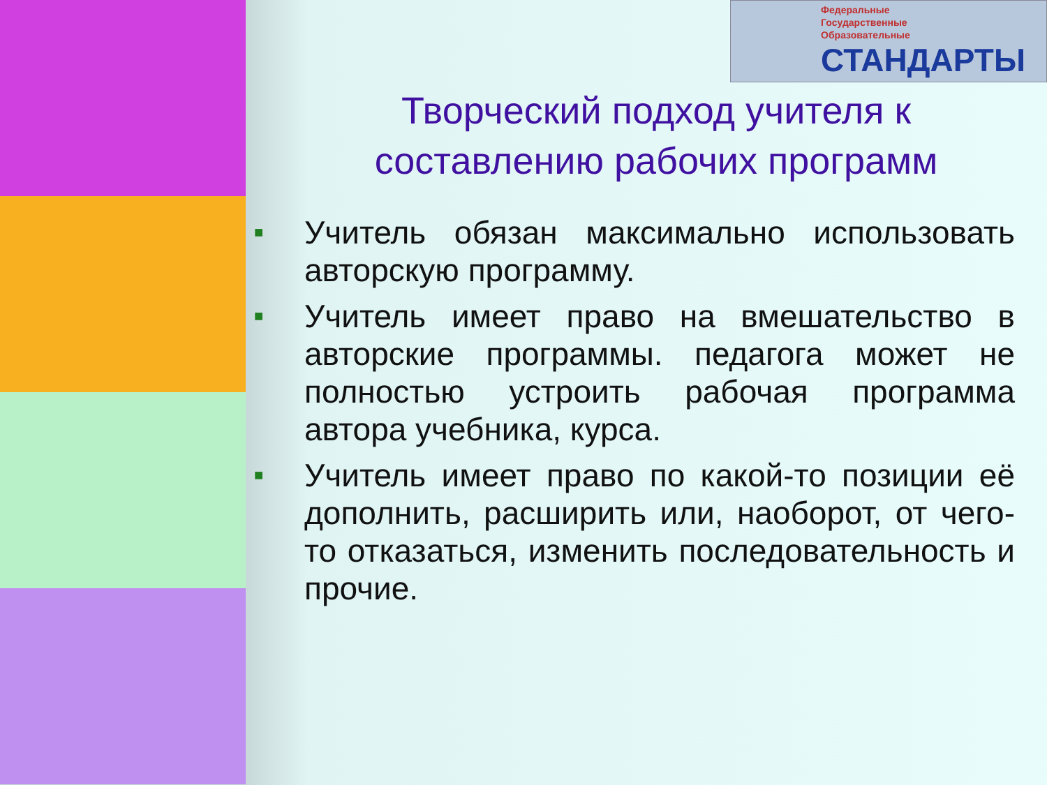Федеральные
Государственные
Образовательные
СТАНДАРТЫ
Творческий подход учителя к составлению рабочих программ
■ Учитель обязан максимально использовать авторскую программу.
■ Учитель имеет право на вмешательство в авторские программы. педагога может не полностью устроить рабочая программа автора учебника, курса.
■ Учитель имеет право по какой-то позиции её дополнить, расширить или, наоборот, от чего-то отказаться, изменить последовательность и прочие.